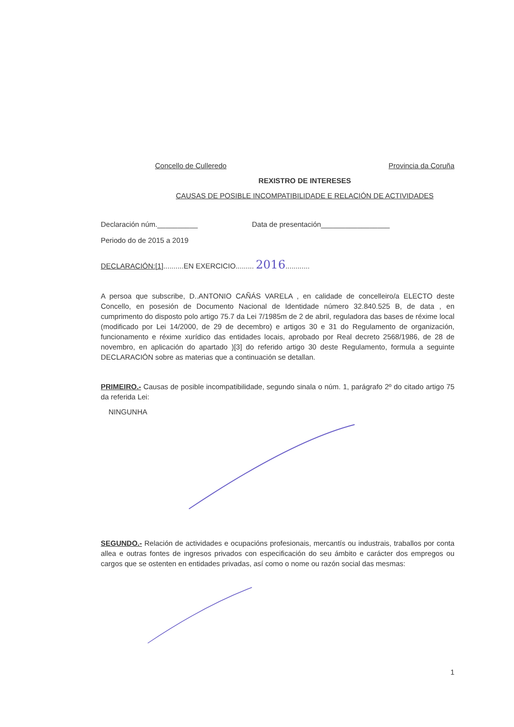Concello de Culleredo Provincia da Coruña
REXISTRO DE INTERESES
CAUSAS DE POSIBLE INCOMPATIBILIDADE E RELACIÓN DE ACTIVIDADES
Declaración núm.__________ Data de presentación_________________
Periodo do de 2015 a 2019
DECLARACIÓN:[1]..........EN EXERCICIO......... 2016............
A persoa que subscribe, D..ANTONIO CAÑÁS VARELA , en calidade de concelleiro/a ELECTO deste Concello, en posesión de Documento Nacional de Identidade número 32.840.525 B, de data , en cumprimento do disposto polo artigo 75.7 da Lei 7/1985m de 2 de abril, reguladora das bases de réxime local (modificado por Lei 14/2000, de 29 de decembro) e artigos 30 e 31 do Regulamento de organización, funcionamento e réxime xurídico das entidades locais, aprobado por Real decreto 2568/1986, de 28 de novembro, en aplicación do apartado )[3] do referido artigo 30 deste Regulamento, formula a seguinte DECLARACIÓN sobre as materias que a continuación se detallan.
PRIMEIRO.- Causas de posible incompatibilidade, segundo sinala o núm. 1, parágrafo 2º do citado artigo 75 da referida Lei:
NINGUNHA
SEGUNDO.- Relación de actividades e ocupacións profesionais, mercantís ou industrais, traballos por conta allea e outras fontes de ingresos privados con especificación do seu ámbito e carácter dos empregos ou cargos que se ostenten en entidades privadas, así como o nome ou razón social das mesmas:
1